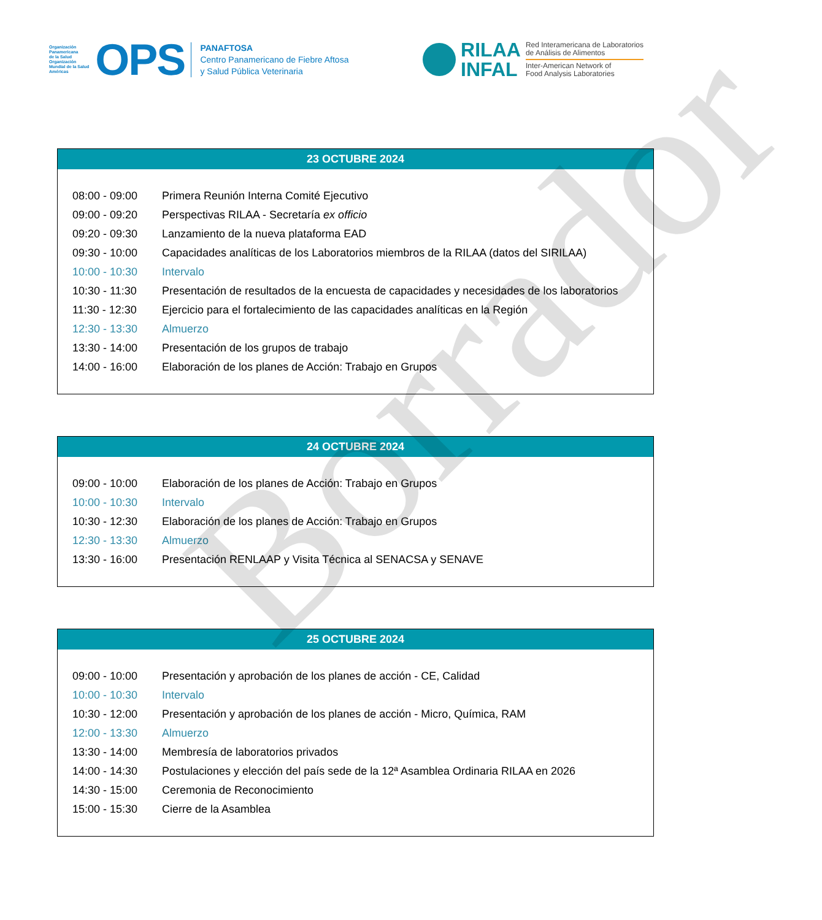Organización
Panamericana
de la Salud
Organización
Mundial de la Salud
Américas
OPS
PANAFTOSA
Centro Panamericano de Fiebre Aftosa
y Salud Pública Veterinaria
RILAA
INFAL
Red Interamericana de Laboratorios
de Análisis de Alimentos
Inter-American Network of
Food Analysis Laboratories
23 OCTUBRE 2024
| 08:00 - 09:00 | Primera Reunión Interna Comité Ejecutivo |
| 09:00 - 09:20 | Perspectivas RILAA - Secretaría ex officio |
| 09:20 - 09:30 | Lanzamiento de la nueva plataforma EAD |
| 09:30 - 10:00 | Capacidades analíticas de los Laboratorios miembros de la RILAA (datos del SIRILAA) |
| 10:00 - 10:30 | Intervalo |
| 10:30 - 11:30 | Presentación de resultados de la encuesta de capacidades y necesidades de los laboratorios |
| 11:30 - 12:30 | Ejercicio para el fortalecimiento de las capacidades analíticas en la Región |
| 12:30 - 13:30 | Almuerzo |
| 13:30 - 14:00 | Presentación de los grupos de trabajo |
| 14:00 - 16:00 | Elaboración de los planes de Acción: Trabajo en Grupos |
24 OCTUBRE 2024
| 09:00 - 10:00 | Elaboración de los planes de Acción: Trabajo en Grupos |
| 10:00 - 10:30 | Intervalo |
| 10:30 - 12:30 | Elaboración de los planes de Acción: Trabajo en Grupos |
| 12:30 - 13:30 | Almuerzo |
| 13:30 - 16:00 | Presentación RENLAAP y Visita Técnica al SENACSA y SENAVE |
25 OCTUBRE 2024
| 09:00 - 10:00 | Presentación y aprobación de los planes de acción - CE, Calidad |
| 10:00 - 10:30 | Intervalo |
| 10:30 - 12:00 | Presentación y aprobación de los planes de acción - Micro, Química, RAM |
| 12:00 - 13:30 | Almuerzo |
| 13:30 - 14:00 | Membresía de laboratorios privados |
| 14:00 - 14:30 | Postulaciones y elección del país sede de la 12ª Asamblea Ordinaria RILAA en 2026 |
| 14:30 - 15:00 | Ceremonia de Reconocimiento |
| 15:00 - 15:30 | Cierre de la Asamblea |
Borrador